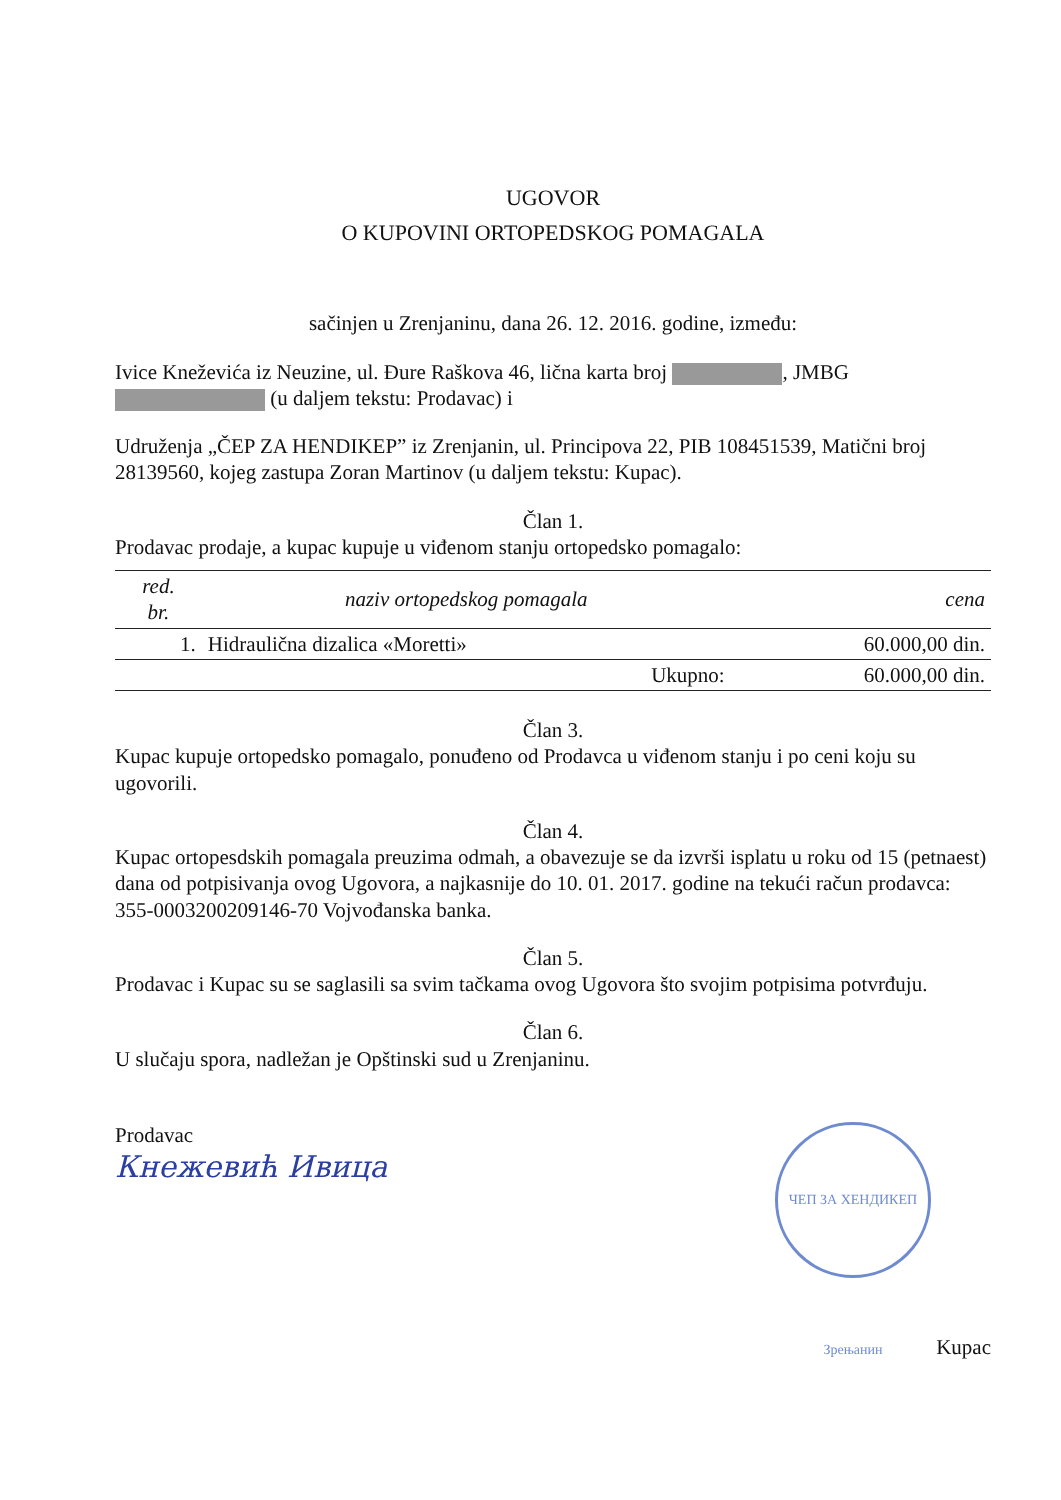UGOVOR
O KUPOVINI ORTOPEDSKOG POMAGALA
sačinjen u Zrenjaninu, dana 26. 12. 2016. godine, između:
Ivice Kneževića iz Neuzine, ul. Đure Raškova 46, lična karta broj , JMBG (u daljem tekstu: Prodavac) i
Udruženja „ČEP ZA HENDIKEP” iz Zrenjanin, ul. Principova 22, PIB 108451539, Matični broj 28139560, kojeg zastupa Zoran Martinov (u daljem tekstu: Kupac).
Član 1.
Prodavac prodaje, a kupac kupuje u viđenom stanju ortopedsko pomagalo:
| red. br. | naziv ortopedskog pomagala | cena |
| --- | --- | --- |
| 1. | Hidraulična dizalica «Moretti» | 60.000,00 din. |
| | Ukupno: | 60.000,00 din. |
Član 3.
Kupac kupuje ortopedsko pomagalo, ponuđeno od Prodavca u viđenom stanju i po ceni koju su ugovorili.
Član 4.
Kupac ortopesdskih pomagala preuzima odmah, a obavezuje se da izvrši isplatu u roku od 15 (petnaest) dana od potpisivanja ovog Ugovora, a najkasnije do 10. 01. 2017. godine na tekući račun prodavca: 355-0003200209146-70 Vojvođanska banka.
Član 5.
Prodavac i Kupac su se saglasili sa svim tačkama ovog Ugovora što svojim potpisima potvrđuju.
Član 6.
U slučaju spora, nadležan je Opštinski sud u Zrenjaninu.
Prodavac
Кнежевић Ивица
ЧЕП ЗА ХЕНДИКЕП Зрењанин Kupac